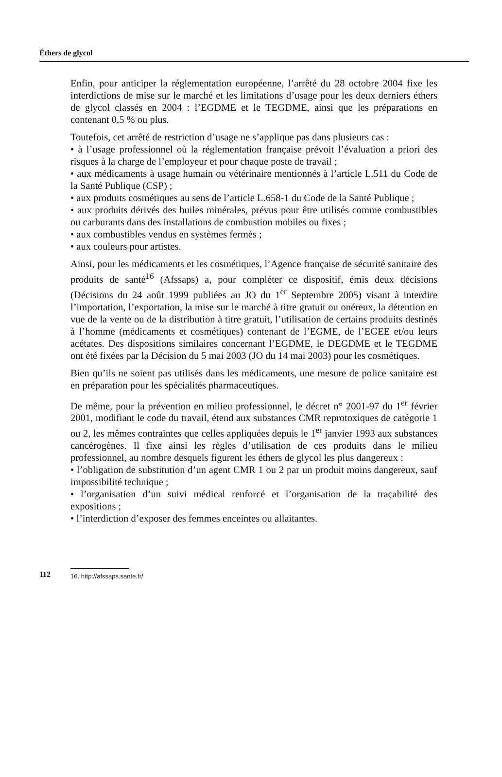Éthers de glycol
Enfin, pour anticiper la réglementation européenne, l’arrêté du 28 octobre 2004 fixe les interdictions de mise sur le marché et les limitations d’usage pour les deux derniers éthers de glycol classés en 2004 : l’EGDME et le TEGDME, ainsi que les préparations en contenant 0,5 % ou plus.
Toutefois, cet arrêté de restriction d’usage ne s’applique pas dans plusieurs cas :
• à l’usage professionnel où la réglementation française prévoit l’évaluation a priori des risques à la charge de l’employeur et pour chaque poste de travail ;
• aux médicaments à usage humain ou vétérinaire mentionnés à l’article L.511 du Code de la Santé Publique (CSP) ;
• aux produits cosmétiques au sens de l’article L.658-1 du Code de la Santé Publique ;
• aux produits dérivés des huiles minérales, prévus pour être utilisés comme combustibles ou carburants dans des installations de combustion mobiles ou fixes ;
• aux combustibles vendus en systèmes fermés ;
• aux couleurs pour artistes.
Ainsi, pour les médicaments et les cosmétiques, l’Agence française de sécurité sanitaire des produits de santé<sup>16</sup> (Afssaps) a, pour compléter ce dispositif, émis deux décisions (Décisions du 24 août 1999 publiées au JO du 1<sup>er</sup> Septembre 2005) visant à interdire l’importation, l’exportation, la mise sur le marché à titre gratuit ou onéreux, la détention en vue de la vente ou de la distribution à titre gratuit, l’utilisation de certains produits destinés à l’homme (médicaments et cosmétiques) contenant de l’EGME, de l’EGEE et/ou leurs acétates. Des dispositions similaires concernant l’EGDME, le DEGDME et le TEGDME ont été fixées par la Décision du 5 mai 2003 (JO du 14 mai 2003) pour les cosmétiques.
Bien qu’ils ne soient pas utilisés dans les médicaments, une mesure de police sanitaire est en préparation pour les spécialités pharmaceutiques.
De même, pour la prévention en milieu professionnel, le décret n° 2001-97 du 1<sup>er</sup> février 2001, modifiant le code du travail, étend aux substances CMR reprotoxiques de catégorie 1 ou 2, les mêmes contraintes que celles appliquées depuis le 1<sup>er</sup> janvier 1993 aux substances cancérogènes. Il fixe ainsi les règles d’utilisation de ces produits dans le milieu professionnel, au nombre desquels figurent les éthers de glycol les plus dangereux :
• l’obligation de substitution d’un agent CMR 1 ou 2 par un produit moins dangereux, sauf impossibilité technique ;
• l’organisation d’un suivi médical renforcé et l’organisation de la traçabilité des expositions ;
• l’interdiction d’exposer des femmes enceintes ou allaitantes.
112
16. http://afssaps.sante.fr/